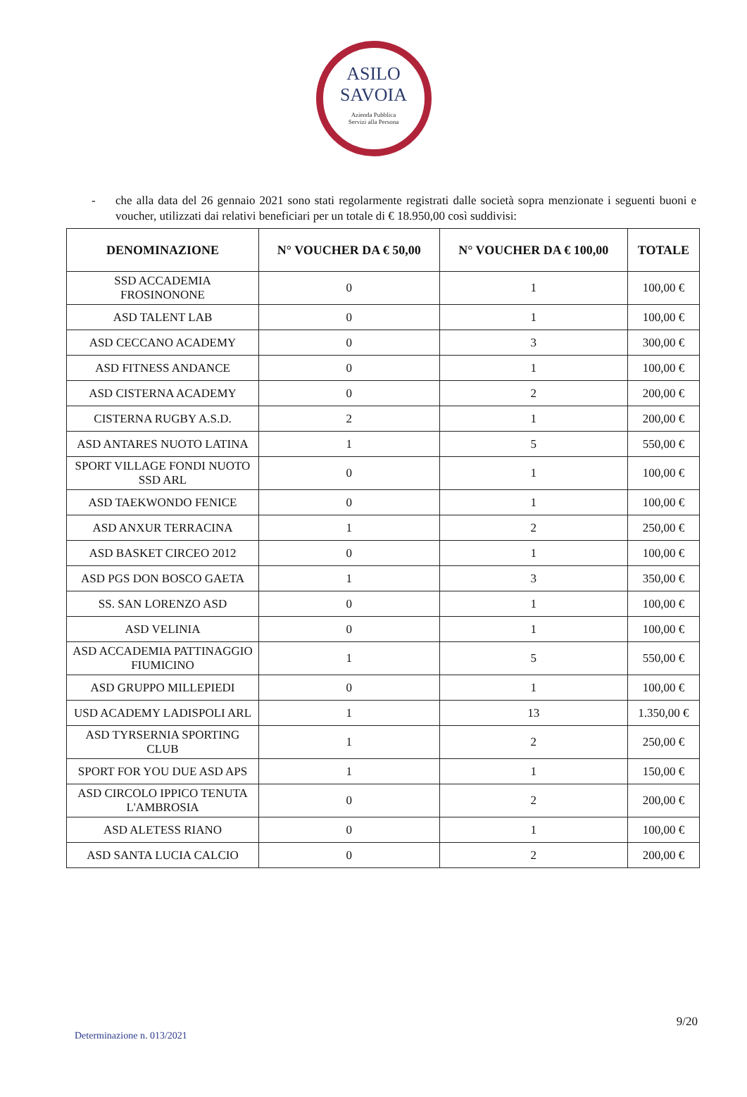ASILO
SAVOIA
Azienda Pubblica
Servizi alla Persona
- che alla data del 26 gennaio 2021 sono stati regolarmente registrati dalle società sopra menzionate i seguenti buoni e voucher, utilizzati dai relativi beneficiari per un totale di € 18.950,00 così suddivisi:
| DENOMINAZIONE | N° VOUCHER DA € 50,00 | N° VOUCHER DA € 100,00 | TOTALE |
| --- | --- | --- | --- |
| SSD ACCADEMIA FROSINONONE | 0 | 1 | 100,00 € |
| ASD TALENT LAB | 0 | 1 | 100,00 € |
| ASD CECCANO ACADEMY | 0 | 3 | 300,00 € |
| ASD FITNESS ANDANCE | 0 | 1 | 100,00 € |
| ASD CISTERNA ACADEMY | 0 | 2 | 200,00 € |
| CISTERNA RUGBY A.S.D. | 2 | 1 | 200,00 € |
| ASD ANTARES NUOTO LATINA | 1 | 5 | 550,00 € |
| SPORT VILLAGE FONDI NUOTO SSD ARL | 0 | 1 | 100,00 € |
| ASD TAEKWONDO FENICE | 0 | 1 | 100,00 € |
| ASD ANXUR TERRACINA | 1 | 2 | 250,00 € |
| ASD BASKET CIRCEO 2012 | 0 | 1 | 100,00 € |
| ASD PGS DON BOSCO GAETA | 1 | 3 | 350,00 € |
| SS. SAN LORENZO ASD | 0 | 1 | 100,00 € |
| ASD VELINIA | 0 | 1 | 100,00 € |
| ASD ACCADEMIA PATTINAGGIO FIUMICINO | 1 | 5 | 550,00 € |
| ASD GRUPPO MILLEPIEDI | 0 | 1 | 100,00 € |
| USD ACADEMY LADISPOLI ARL | 1 | 13 | 1.350,00 € |
| ASD TYRSERNIA SPORTING CLUB | 1 | 2 | 250,00 € |
| SPORT FOR YOU DUE ASD APS | 1 | 1 | 150,00 € |
| ASD CIRCOLO IPPICO TENUTA L'AMBROSIA | 0 | 2 | 200,00 € |
| ASD ALETESS RIANO | 0 | 1 | 100,00 € |
| ASD SANTA LUCIA CALCIO | 0 | 2 | 200,00 € |
9/20
Determinazione n. 013/2021